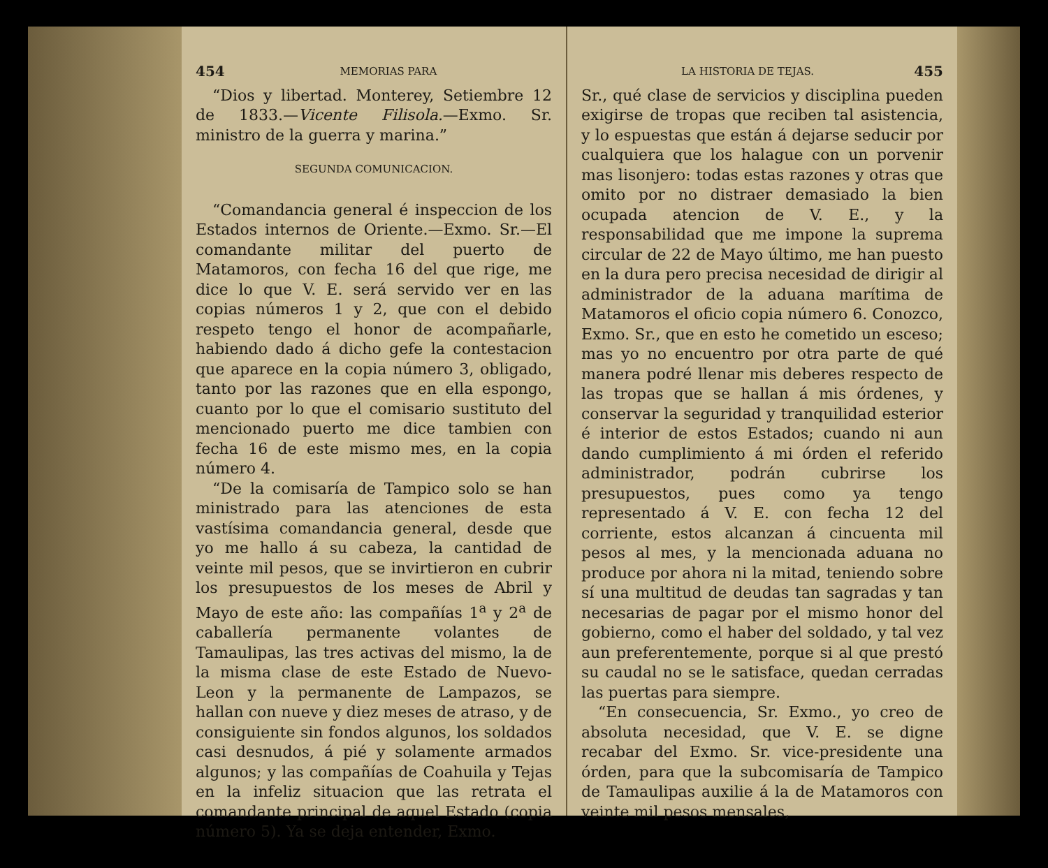454 MEMORIAS PARA
“Dios y libertad. Monterey, Setiembre 12 de 1833.—Vicente Filisola.—Exmo. Sr. ministro de la guerra y marina.”
SEGUNDA COMUNICACION.
“Comandancia general é inspeccion de los Estados internos de Oriente.—Exmo. Sr.—El comandante militar del puerto de Matamoros, con fecha 16 del que rige, me dice lo que V. E. será servido ver en las copias números 1 y 2, que con el debido respeto tengo el honor de acompañarle, habiendo dado á dicho gefe la contestacion que aparece en la copia número 3, obligado, tanto por las razones que en ella espongo, cuanto por lo que el comisario sustituto del mencionado puerto me dice tambien con fecha 16 de este mismo mes, en la copia número 4.
“De la comisaría de Tampico solo se han ministrado para las atenciones de esta vastísima comandancia general, desde que yo me hallo á su cabeza, la cantidad de veinte mil pesos, que se invirtieron en cubrir los presupuestos de los meses de Abril y Mayo de este año: las compañías 1<sup>a</sup> y 2<sup>a</sup> de caballería permanente volantes de Tamaulipas, las tres activas del mismo, la de la misma clase de este Estado de Nuevo-Leon y la permanente de Lampazos, se hallan con nueve y diez meses de atraso, y de consiguiente sin fondos algunos, los soldados casi desnudos, á pié y solamente armados algunos; y las compañías de Coahuila y Tejas en la infeliz situacion que las retrata el comandante principal de aquel Estado (copia número 5). Ya se deja entender, Exmo.
LA HISTORIA DE TEJAS. 455
Sr., qué clase de servicios y disciplina pueden exigirse de tropas que reciben tal asistencia, y lo espuestas que están á dejarse seducir por cualquiera que los halague con un porvenir mas lisonjero: todas estas razones y otras que omito por no distraer demasiado la bien ocupada atencion de V. E., y la responsabilidad que me impone la suprema circular de 22 de Mayo último, me han puesto en la dura pero precisa necesidad de dirigir al administrador de la aduana marítima de Matamoros el oficio copia número 6. Conozco, Exmo. Sr., que en esto he cometido un esceso; mas yo no encuentro por otra parte de qué manera podré llenar mis deberes respecto de las tropas que se hallan á mis órdenes, y conservar la seguridad y tranquilidad esterior é interior de estos Estados; cuando ni aun dando cumplimiento á mi órden el referido administrador, podrán cubrirse los presupuestos, pues como ya tengo representado á V. E. con fecha 12 del corriente, estos alcanzan á cincuenta mil pesos al mes, y la mencionada aduana no produce por ahora ni la mitad, teniendo sobre sí una multitud de deudas tan sagradas y tan necesarias de pagar por el mismo honor del gobierno, como el haber del soldado, y tal vez aun preferentemente, porque si al que prestó su caudal no se le satisface, quedan cerradas las puertas para siempre.
“En consecuencia, Sr. Exmo., yo creo de absoluta necesidad, que V. E. se digne recabar del Exmo. Sr. vice-presidente una órden, para que la subcomisaría de Tampico de Tamaulipas auxilie á la de Matamoros con veinte mil pesos mensales,